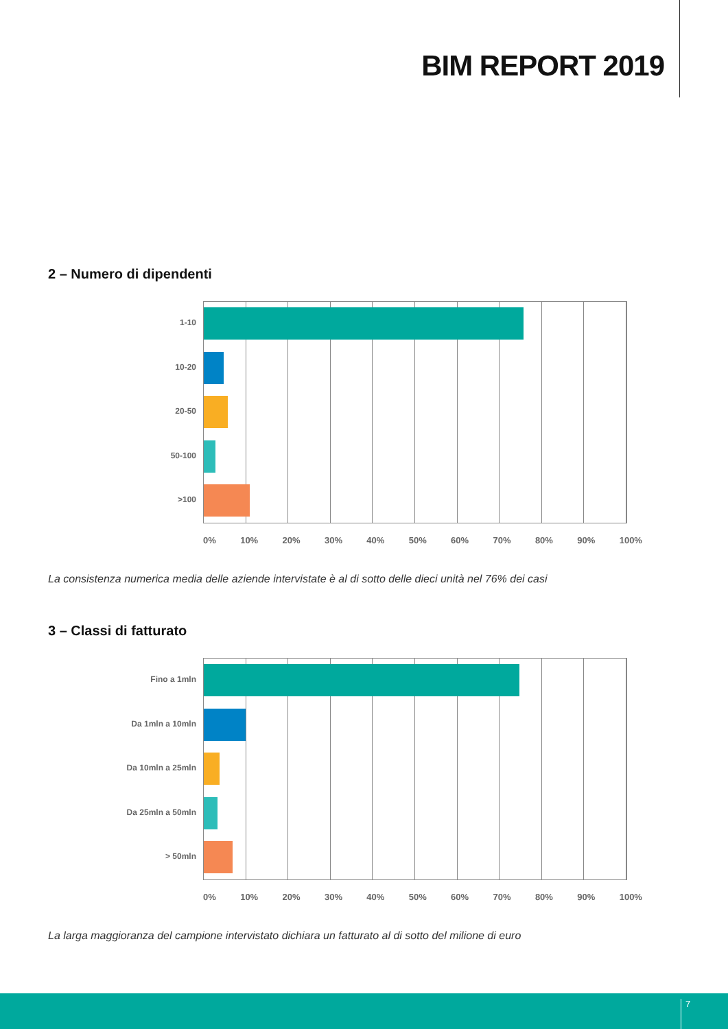BIM REPORT 2019
2 – Numero di dipendenti
1-10
10-20
20-50
50-100
>100
0% 10% 20% 30% 40% 50% 60% 70% 80% 90% 100%
La consistenza numerica media delle aziende intervistate è al di sotto delle dieci unità nel 76% dei casi
3 – Classi di fatturato
Fino a 1mln
Da 1mln a 10mln
Da 10mln a 25mln
Da 25mln a 50mln
> 50mln
0% 10% 20% 30% 40% 50% 60% 70% 80% 90% 100%
La larga maggioranza del campione intervistato dichiara un fatturato al di sotto del milione di euro
7